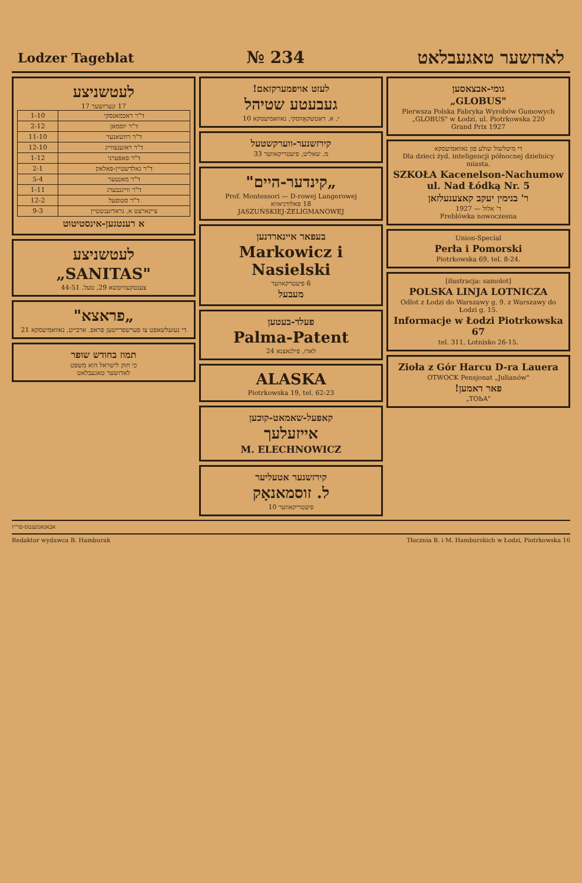Lodzer Tageblat № 234 לאדזשער טאגעבלאט
גומי-אבצאסען
„GLOBUS"
Pierwsza Polska Fabryka Wyrobów Gumowych „GLOBUS" w Łodzi, ul. Piotrkowska 220
Grand Prix 1927
די מיטלשול שולע פון נאוואמיעסקא
Dla dzieci żyd. inteligencji północnej dzielnicy miasta.
SZKOŁA Kacenelson-Nachumow ul. Nad Łódką Nr. 5
ר' בנימין יעקב קאצענעלזאן
ד' אלול — 1927
Freblówka nowoczesna
Union-Special
Perła i Pomorski
Piotrkowska 69, tel. 8-24.
[ilustracja: samolot]
POLSKA LINJA LOTNICZA
Odlot z Łodzi do Warszawy g. 9. z Warszawy do Łodzi g. 15.
Informacje w Łodzi Piotrkowska 67
tel. 311, Lotnisko 26-15.
Zioła z Gór Harcu D-ra Lauera
OTWOCK Pensjonat „Julianów"
פאר דאמען!
„TOЬA"
לעזט אויפמערקזאם!
געבעטע שטיהל
י. א. דאַטשקאָווסקי, נאוואמיעסקא 10
קירזשנער-ווערקשטעל
מ. שאליט, פיעטריקאווער 33
„קינדער-היים"
Prof. Montessori — D-rowej Langerowej
18 פאלודניאווא
JASZUŃSKIEJ-ŻELIGMANOWEJ
בעפאר איינארדנען
Markowicz i Nasielski
6 פיעטרקאווער
מעבעל
פעלד-בעטען
Palma-Patent
לאדז, פילנאצנא 24
ALASKA
Piotrkowska 19, tel. 62-23
קאפעל-שאמאט-קוכען
אייזעלעך
M. ELECHNOWICZ
קירזשנער אטעליער
ל. זוסמאנאָק
פיעטריקאווער 10
לעטשניצע
17 זגערזשער 17
| ד"ר ראכמאנסקי | 1-10 |
| ד"ר יוסמאן | 2-12 |
| ד"ר רוזשאנער | 11-10 |
| ד"ר ראזענצווייג | 12-10 |
| ד"ר פאפערני | 1-12 |
| ד"ר גאלדשטיין-פאלאק | 2-1 |
| ד"ר מאנטער | 5-4 |
| ד"ר ווייגנבערג | 1-11 |
| ד"ר סטופעל | 12-2 |
| ציינארצט א. גראדזענשטיין | 9-3 |
א רענטגען-אינסטיטוט
לעטשניצע
„SANITAS"
צענטקעוויטשא 29, טעל. 44-51
„פראצא"
די נעזעלשאפט צו פערשפרייטען פראפ. ארבייט, נאוואמיעסקא 21
תמוז בחודש שופר
כי חוק לישראל הוא משפט
לאדזשער טאגעבלאט
אבאנאמענטס-פרייז
Redaktor wydawca B. Hamburak Tłocznia B. i M. Hamburskich w Łodzi, Piotrkowska 16